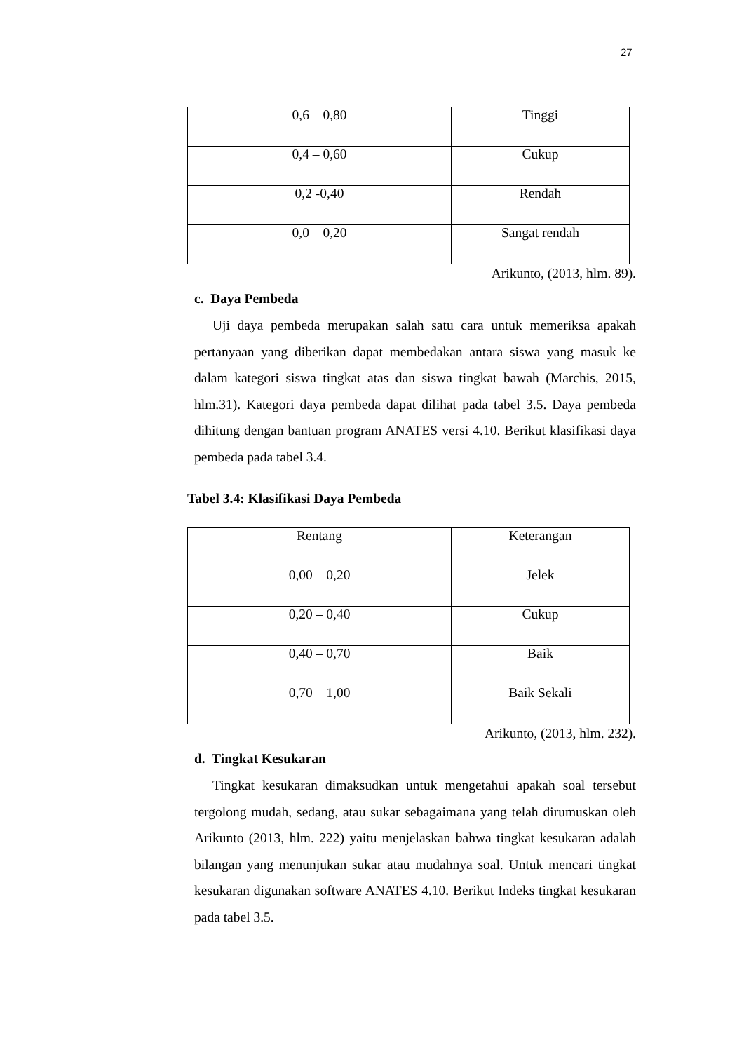27
| 0,6 – 0,80 | Tinggi |
| 0,4 – 0,60 | Cukup |
| 0,2 -0,40 | Rendah |
| 0,0 – 0,20 | Sangat rendah |
Arikunto, (2013, hlm. 89).
c. Daya Pembeda
Uji daya pembeda merupakan salah satu cara untuk memeriksa apakah pertanyaan yang diberikan dapat membedakan antara siswa yang masuk ke dalam kategori siswa tingkat atas dan siswa tingkat bawah (Marchis, 2015, hlm.31). Kategori daya pembeda dapat dilihat pada tabel 3.5. Daya pembeda dihitung dengan bantuan program ANATES versi 4.10. Berikut klasifikasi daya pembeda pada tabel 3.4.
Tabel 3.4: Klasifikasi Daya Pembeda
| Rentang | Keterangan |
| 0,00 – 0,20 | Jelek |
| 0,20 – 0,40 | Cukup |
| 0,40 – 0,70 | Baik |
| 0,70 – 1,00 | Baik Sekali |
Arikunto, (2013, hlm. 232).
d. Tingkat Kesukaran
Tingkat kesukaran dimaksudkan untuk mengetahui apakah soal tersebut tergolong mudah, sedang, atau sukar sebagaimana yang telah dirumuskan oleh Arikunto (2013, hlm. 222) yaitu menjelaskan bahwa tingkat kesukaran adalah bilangan yang menunjukan sukar atau mudahnya soal. Untuk mencari tingkat kesukaran digunakan software ANATES 4.10. Berikut Indeks tingkat kesukaran pada tabel 3.5.